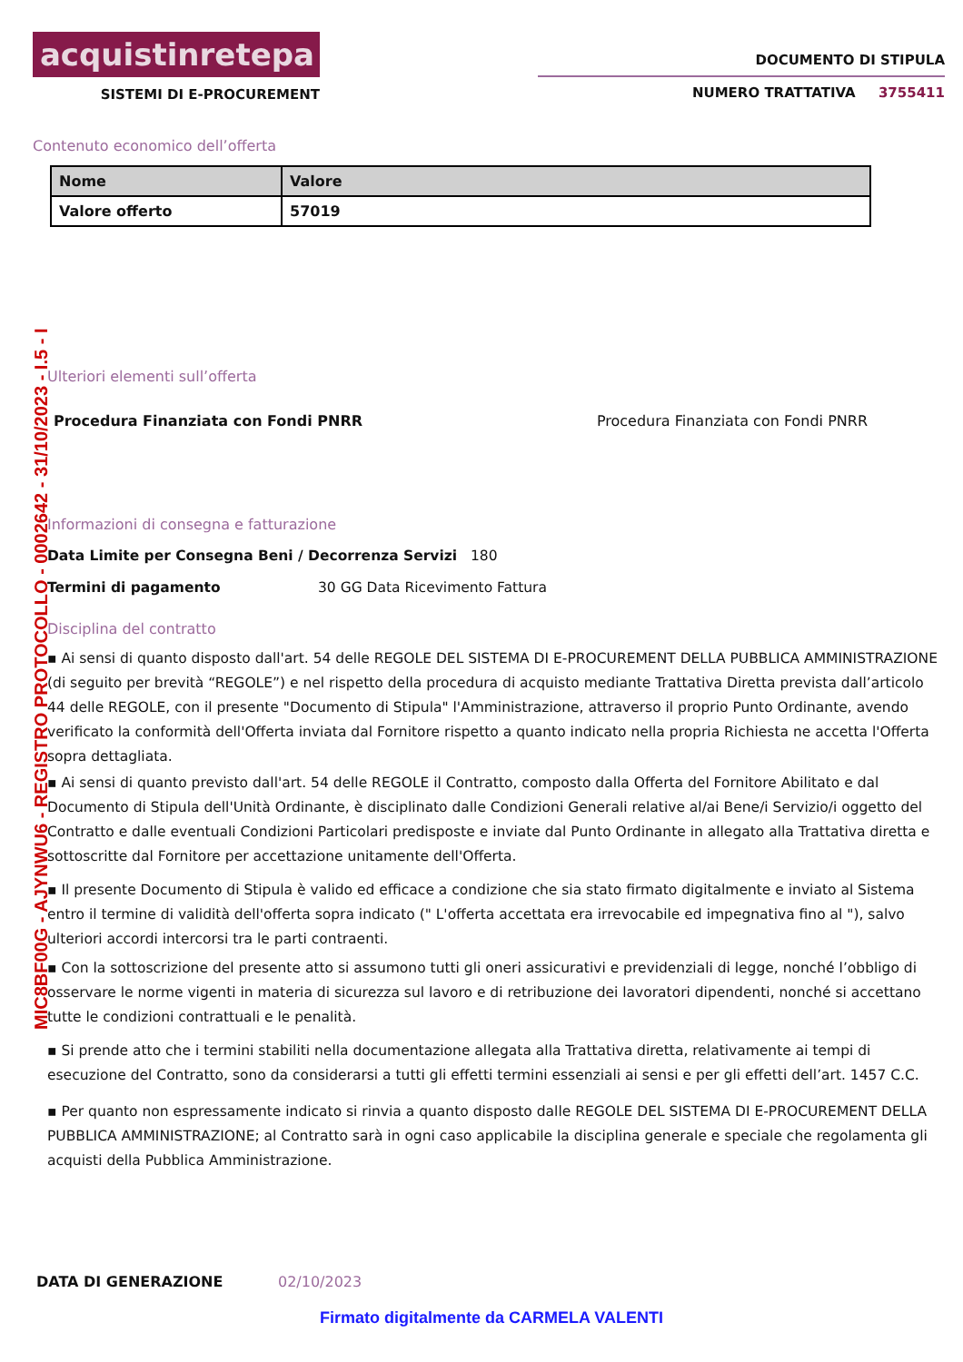acquistinretepa
SISTEMI DI E-PROCUREMENT
DOCUMENTO DI STIPULA
NUMERO TRATTATIVA 3755411
Contenuto economico dell’offerta
| Nome | Valore |
| --- | --- |
| Valore offerto | 57019 |
Ulteriori elementi sull’offerta
Procedura Finanziata con Fondi PNRR Procedura Finanziata con Fondi PNRR
Informazioni di consegna e fatturazione
Data Limite per Consegna Beni / Decorrenza Servizi 180
Termini di pagamento 30 GG Data Ricevimento Fattura
Disciplina del contratto
▪ Ai sensi di quanto disposto dall'art. 54 delle REGOLE DEL SISTEMA DI E-PROCUREMENT DELLA PUBBLICA AMMINISTRAZIONE (di seguito per brevità “REGOLE”) e nel rispetto della procedura di acquisto mediante Trattativa Diretta prevista dall’articolo 44 delle REGOLE, con il presente "Documento di Stipula" l'Amministrazione, attraverso il proprio Punto Ordinante, avendo verificato la conformità dell'Offerta inviata dal Fornitore rispetto a quanto indicato nella propria Richiesta ne accetta l'Offerta sopra dettagliata.
▪ Ai sensi di quanto previsto dall'art. 54 delle REGOLE il Contratto, composto dalla Offerta del Fornitore Abilitato e dal Documento di Stipula dell'Unità Ordinante, è disciplinato dalle Condizioni Generali relative al/ai Bene/i Servizio/i oggetto del Contratto e dalle eventuali Condizioni Particolari predisposte e inviate dal Punto Ordinante in allegato alla Trattativa diretta e sottoscritte dal Fornitore per accettazione unitamente dell'Offerta.
▪ Il presente Documento di Stipula è valido ed efficace a condizione che sia stato firmato digitalmente e inviato al Sistema entro il termine di validità dell'offerta sopra indicato (" L'offerta accettata era irrevocabile ed impegnativa fino al "), salvo ulteriori accordi intercorsi tra le parti contraenti.
▪ Con la sottoscrizione del presente atto si assumono tutti gli oneri assicurativi e previdenziali di legge, nonché l’obbligo di osservare le norme vigenti in materia di sicurezza sul lavoro e di retribuzione dei lavoratori dipendenti, nonché si accettano tutte le condizioni contrattuali e le penalità.
▪ Si prende atto che i termini stabiliti nella documentazione allegata alla Trattativa diretta, relativamente ai tempi di esecuzione del Contratto, sono da considerarsi a tutti gli effetti termini essenziali ai sensi e per gli effetti dell’art. 1457 C.C.
▪ Per quanto non espressamente indicato si rinvia a quanto disposto dalle REGOLE DEL SISTEMA DI E-PROCUREMENT DELLA PUBBLICA AMMINISTRAZIONE; al Contratto sarà in ogni caso applicabile la disciplina generale e speciale che regolamenta gli acquisti della Pubblica Amministrazione.
DATA DI GENERAZIONE 02/10/2023
Firmato digitalmente da CARMELA VALENTI
MIC8BF00G - AJYNWU6 - REGISTRO PROTOCOLLO - 0002642 - 31/10/2023 - I.5 - I